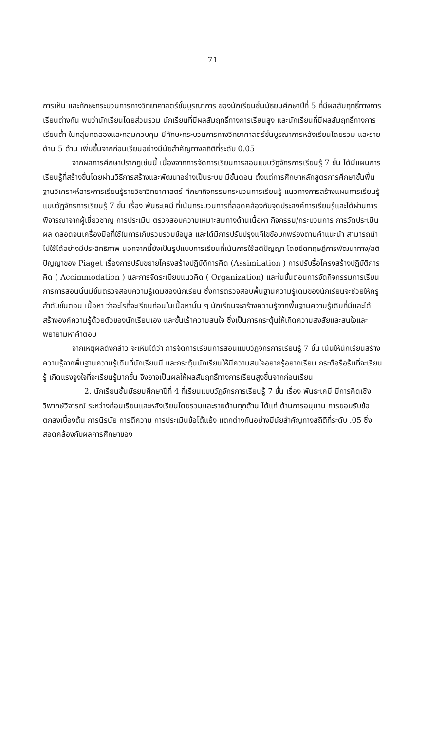71
การเห็น และทักษะกระบวนการทางวิทยาศาสตร์ขั้นบูรณาการ ของนักเรียนชั้นมัธยมศึกษาปีที่ 5 ที่มีผลสัมฤทธิ์ทางการเรียนต่างกัน พบว่านักเรียนโดยส่วนรวม นักเรียนที่มีผลสัมฤทธิ์ทางการเรียนสูง และนักเรียนที่มีผลสัมฤทธิ์ทางการเรียนต่ำ ในกลุ่มทดลองและกลุ่มควบคุม มีทักษะกระบวนการทางวิทยาศาสตร์ขั้นบูรณาการหลังเรียนโดยรวม และรายด้าน 5 ด้าน เพิ่มขึ้นจากก่อนเรียนอย่างมีนัยสำคัญทางสถิติที่ระดับ 0.05
จากผลการศึกษาปรากฏเช่นนี้ เนื่องจากการจัดการเรียนการสอนแบบวัฏจักรการเรียนรู้ 7 ขั้น ได้มีแผนการเรียนรู้ที่สร้างขึ้นโดยผ่านวิธีการสร้างและพัฒนาอย่างเป็นระบบ มีขั้นตอน ตั้งแต่การศึกษาหลักสูตรการศึกษาขั้นพื้นฐานวิเคราะห์สาระการเรียนรู้รายวิชาวิทยาศาสตร์ ศึกษากิจกรรมกระบวนการเรียนรู้ แนวทางการสร้างแผนการเรียนรู้แบบวัฏจักรการเรียนรู้ 7 ขั้น เรื่อง พันธะเคมี ที่เน้นกระบวนการที่สอดคล้องกับจุดประสงค์การเรียนรู้และได้ผ่านการพิจารณาจากผู้เชี่ยวชาญ การประเมิน ตรวจสอบความเหมาะสมทางด้านเนื้อหา กิจกรรม/กระบวนการ การวัดประเมินผล ตลอดจนเครื่องมือที่ใช้ในการเก็บรวบรวมข้อมูล และได้มีการปรับปรุงแก้ไขข้อบกพร่องตามคำแนะนำ สามารถนำไปใช้ได้อย่างมีประสิทธิภาพ นอกจากนี้ยังเป็นรูปแบบการเรียนที่เน้นการใช้สติปัญญา โดยยึดทฤษฎีการพัฒนาทาง/สติปัญญาของ Piaget เรื่องการปรับขยายโครงสร้างปฏิบัติการคิด (Assimilation ) การปรับรื้อโครงสร้างปฏิบัติการคิด ( Accimmodation ) และการจัดระเบียบแนวคิด ( Organization) และในขั้นตอนการจัดกิจกรรมการเรียนการการสอนนั้นมีขั้นตรวจสอบความรู้เดิมของนักเรียน ซึ่งการตรวจสอบพื้นฐานความรู้เดิมของนักเรียนจะช่วยให้ครูลำดับขั้นตอน เนื้อหา ว่าอะไรที่จะเรียนก่อนในเนื้อหานั้น ๆ นักเรียนจะสร้างความรู้จากพื้นฐานความรู้เดิมที่มีและได้สร้างองค์ความรู้ด้วยตัวของนักเรียนเอง และขั้นเร้าความสนใจ ซึ่งเป็นการกระตุ้นให้เกิดความสงสัยและสนใจและพยายามหาคำตอบ
จากเหตุผลดังกล่าว จะเห็นได้ว่า การจัดการเรียนการสอนแบบวัฏจักรการเรียนรู้ 7 ขั้น เน้นให้นักเรียนสร้างความรู้จากพื้นฐานความรู้เดิมที่นักเรียนมี และกระตุ้นนักเรียนให้มีความสนใจอยากรู้อยากเรียน กระตือรือร้นที่จะเรียนรู้ เกิดแรงจูงใจที่จะเรียนรู้มากขึ้น จึงอาจเป็นผลให้ผลสัมฤทธิ์ทางการเรียนสูงขึ้นจากก่อนเรียน
2. นักเรียนชั้นมัธยมศึกษาปีที่ 4 ที่เรียนแบบวัฏจักรการเรียนรู้ 7 ขั้น เรื่อง พันธะเคมี มีการคิดเชิงวิพากษ์วิจารณ์ ระหว่างก่อนเรียนและหลังเรียนโดยรวมและรายด้านทุกด้าน ได้แก่ ด้านการอนุมาน การยอมรับข้อตกลงเบื้องต้น การนิรนัย การตีความ การประเมินข้อโต้แย้ง แตกต่างกันอย่างมีนัยสำคัญทางสถิติที่ระดับ .05 ซึ่งสอดคล้องกับผลการศึกษาของ